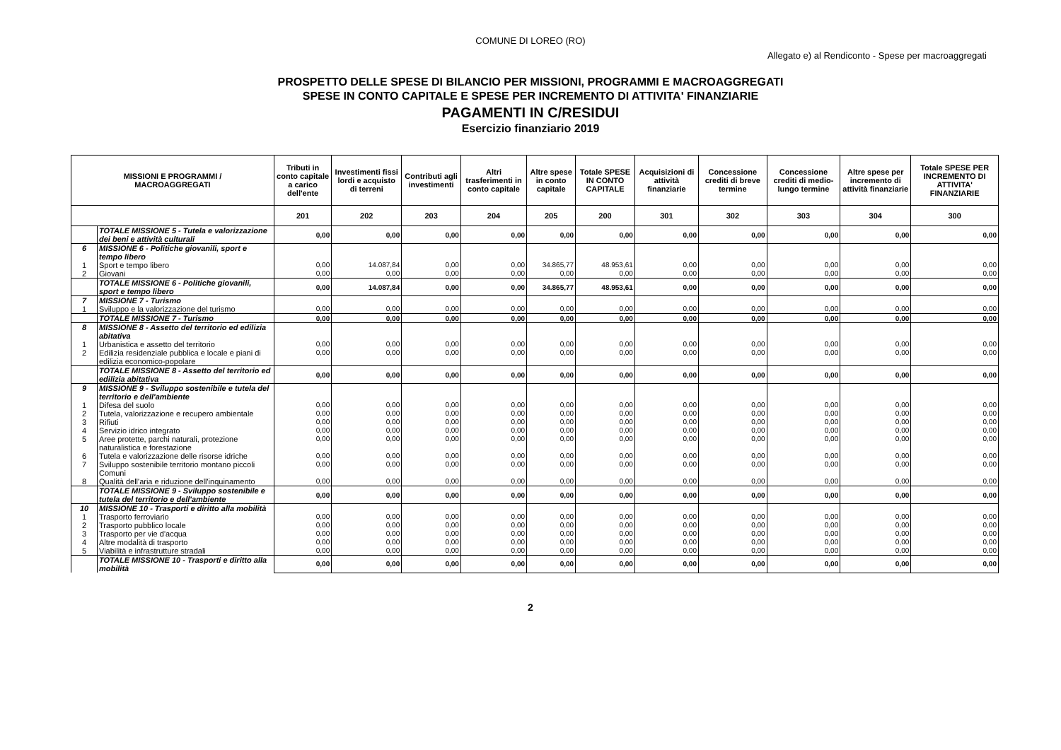COMUNE DI LOREO (RO)
Allegato e) al Rendiconto - Spese per macroaggregati
PROSPETTO DELLE SPESE DI BILANCIO PER MISSIONI, PROGRAMMI E MACROAGGREGATI
SPESE IN CONTO CAPITALE E SPESE PER INCREMENTO DI ATTIVITA' FINANZIARIE
PAGAMENTI IN C/RESIDUI
Esercizio finanziario 2019
| MISSIONI E PROGRAMMI / MACROAGGREGATI | | Tributi in conto capitale a carico dell'ente | Investimenti fissi lordi e acquisto di terreni | Contributi agli investimenti | Altri trasferimenti in conto capitale | Altre spese in conto capitale | Totale SPESE IN CONTO CAPITALE | Acquisizioni di attività finanziarie | Concessione crediti di breve termine | Concessione crediti di medio-lungo termine | Altre spese per incremento di attività finanziarie | Totale SPESE PER INCREMENTO DI ATTIVITA' FINANZIARIE |
| --- | --- | --- | --- | --- | --- | --- | --- | --- | --- | --- | --- | --- |
| | | 201 | 202 | 203 | 204 | 205 | 200 | 301 | 302 | 303 | 304 | 300 |
| | TOTALE MISSIONE 5 - Tutela e valorizzazione dei beni e attività culturali | 0,00 | 0,00 | 0,00 | 0,00 | 0,00 | 0,00 | 0,00 | 0,00 | 0,00 | 0,00 | 0,00 |
| 6 | MISSIONE 6 - Politiche giovanili, sport e tempo libero | | | | | | | | | | | |
| 1 | Sport e tempo libero | 0,00 | 14.087,84 | 0,00 | 0,00 | 34.865,77 | 48.953,61 | 0,00 | 0,00 | 0,00 | 0,00 | 0,00 |
| 2 | Giovani | 0,00 | 0,00 | 0,00 | 0,00 | 0,00 | 0,00 | 0,00 | 0,00 | 0,00 | 0,00 | 0,00 |
| | TOTALE MISSIONE 6 - Politiche giovanili, sport e tempo libero | 0,00 | 14.087,84 | 0,00 | 0,00 | 34.865,77 | 48.953,61 | 0,00 | 0,00 | 0,00 | 0,00 | 0,00 |
| 7 | MISSIONE 7 - Turismo | | | | | | | | | | | |
| 1 | Sviluppo e la valorizzazione del turismo | 0,00 | 0,00 | 0,00 | 0,00 | 0,00 | 0,00 | 0,00 | 0,00 | 0,00 | 0,00 | 0,00 |
| | TOTALE MISSIONE 7 - Turismo | 0,00 | 0,00 | 0,00 | 0,00 | 0,00 | 0,00 | 0,00 | 0,00 | 0,00 | 0,00 | 0,00 |
| 8 | MISSIONE 8 - Assetto del territorio ed edilizia abitativa | | | | | | | | | | | |
| 1 | Urbanistica e assetto del territorio | 0,00 | 0,00 | 0,00 | 0,00 | 0,00 | 0,00 | 0,00 | 0,00 | 0,00 | 0,00 | 0,00 |
| 2 | Edilizia residenziale pubblica e locale e piani di edilizia economico-popolare | 0,00 | 0,00 | 0,00 | 0,00 | 0,00 | 0,00 | 0,00 | 0,00 | 0,00 | 0,00 | 0,00 |
| | TOTALE MISSIONE 8 - Assetto del territorio ed edilizia abitativa | 0,00 | 0,00 | 0,00 | 0,00 | 0,00 | 0,00 | 0,00 | 0,00 | 0,00 | 0,00 | 0,00 |
| 9 | MISSIONE 9 - Sviluppo sostenibile e tutela del territorio e dell'ambiente | | | | | | | | | | | |
| 1 | Difesa del suolo | 0,00 | 0,00 | 0,00 | 0,00 | 0,00 | 0,00 | 0,00 | 0,00 | 0,00 | 0,00 | 0,00 |
| 2 | Tutela, valorizzazione e recupero ambientale | 0,00 | 0,00 | 0,00 | 0,00 | 0,00 | 0,00 | 0,00 | 0,00 | 0,00 | 0,00 | 0,00 |
| 3 | Rifiuti | 0,00 | 0,00 | 0,00 | 0,00 | 0,00 | 0,00 | 0,00 | 0,00 | 0,00 | 0,00 | 0,00 |
| 4 | Servizio idrico integrato | 0,00 | 0,00 | 0,00 | 0,00 | 0,00 | 0,00 | 0,00 | 0,00 | 0,00 | 0,00 | 0,00 |
| 5 | Aree protette, parchi naturali, protezione naturalistica e forestazione | 0,00 | 0,00 | 0,00 | 0,00 | 0,00 | 0,00 | 0,00 | 0,00 | 0,00 | 0,00 | 0,00 |
| 6 | Tutela e valorizzazione delle risorse idriche | 0,00 | 0,00 | 0,00 | 0,00 | 0,00 | 0,00 | 0,00 | 0,00 | 0,00 | 0,00 | 0,00 |
| 7 | Sviluppo sostenibile territorio montano piccoli Comuni | 0,00 | 0,00 | 0,00 | 0,00 | 0,00 | 0,00 | 0,00 | 0,00 | 0,00 | 0,00 | 0,00 |
| 8 | Qualità dell'aria e riduzione dell'inquinamento | 0,00 | 0,00 | 0,00 | 0,00 | 0,00 | 0,00 | 0,00 | 0,00 | 0,00 | 0,00 | 0,00 |
| | TOTALE MISSIONE 9 - Sviluppo sostenibile e tutela del territorio e dell'ambiente | 0,00 | 0,00 | 0,00 | 0,00 | 0,00 | 0,00 | 0,00 | 0,00 | 0,00 | 0,00 | 0,00 |
| 10 | MISSIONE 10 - Trasporti e diritto alla mobilità | | | | | | | | | | | |
| 1 | Trasporto ferroviario | 0,00 | 0,00 | 0,00 | 0,00 | 0,00 | 0,00 | 0,00 | 0,00 | 0,00 | 0,00 | 0,00 |
| 2 | Trasporto pubblico locale | 0,00 | 0,00 | 0,00 | 0,00 | 0,00 | 0,00 | 0,00 | 0,00 | 0,00 | 0,00 | 0,00 |
| 3 | Trasporto per vie d'acqua | 0,00 | 0,00 | 0,00 | 0,00 | 0,00 | 0,00 | 0,00 | 0,00 | 0,00 | 0,00 | 0,00 |
| 4 | Altre modalità di trasporto | 0,00 | 0,00 | 0,00 | 0,00 | 0,00 | 0,00 | 0,00 | 0,00 | 0,00 | 0,00 | 0,00 |
| 5 | Viabilità e infrastrutture stradali | 0,00 | 0,00 | 0,00 | 0,00 | 0,00 | 0,00 | 0,00 | 0,00 | 0,00 | 0,00 | 0,00 |
| | TOTALE MISSIONE 10 - Trasporti e diritto alla mobilità | 0,00 | 0,00 | 0,00 | 0,00 | 0,00 | 0,00 | 0,00 | 0,00 | 0,00 | 0,00 | 0,00 |
2